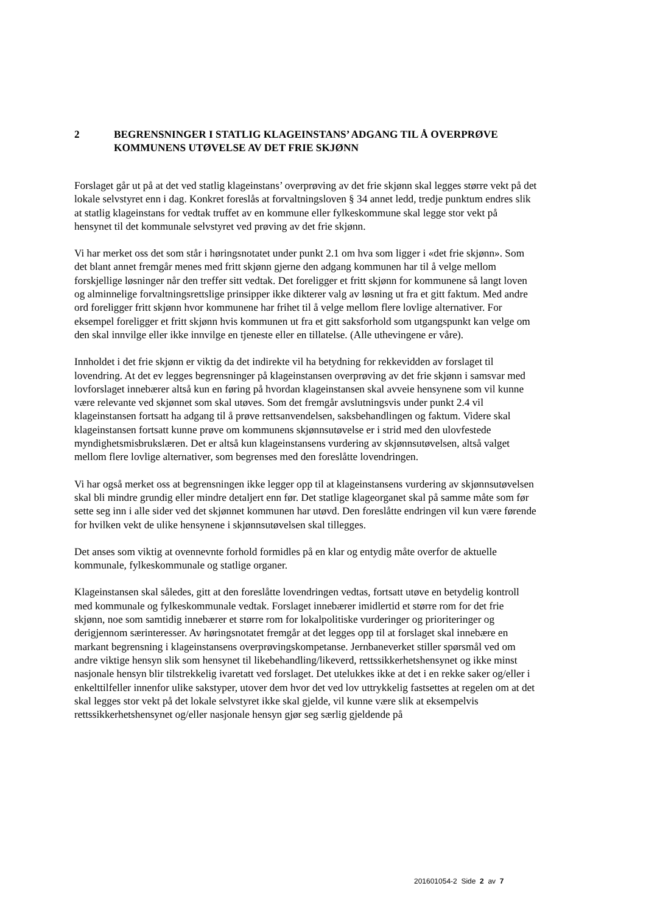2 BEGRENSNINGER I STATLIG KLAGEINSTANS’ ADGANG TIL Å OVERPRØVE KOMMUNENS UTØVELSE AV DET FRIE SKJØNN
Forslaget går ut på at det ved statlig klageinstans’ overprøving av det frie skjønn skal legges større vekt på det lokale selvstyret enn i dag. Konkret foreslås at forvaltningsloven § 34 annet ledd, tredje punktum endres slik at statlig klageinstans for vedtak truffet av en kommune eller fylkeskommune skal legge stor vekt på hensynet til det kommunale selvstyret ved prøving av det frie skjønn.
Vi har merket oss det som står i høringsnotatet under punkt 2.1 om hva som ligger i «det frie skjønn». Som det blant annet fremgår menes med fritt skjønn gjerne den adgang kommunen har til å velge mellom forskjellige løsninger når den treffer sitt vedtak. Det foreligger et fritt skjønn for kommunene så langt loven og alminnelige forvaltningsrettslige prinsipper ikke dikterer valg av løsning ut fra et gitt faktum. Med andre ord foreligger fritt skjønn hvor kommunene har frihet til å velge mellom flere lovlige alternativer. For eksempel foreligger et fritt skjønn hvis kommunen ut fra et gitt saksforhold som utgangspunkt kan velge om den skal innvilge eller ikke innvilge en tjeneste eller en tillatelse. (Alle uthevingene er våre).
Innholdet i det frie skjønn er viktig da det indirekte vil ha betydning for rekkevidden av forslaget til lovendring. At det ev legges begrensninger på klageinstansen overprøving av det frie skjønn i samsvar med lovforslaget innebærer altså kun en føring på hvordan klageinstansen skal avveie hensynene som vil kunne være relevante ved skjønnet som skal utøves. Som det fremgår avslutningsvis under punkt 2.4 vil klageinstansen fortsatt ha adgang til å prøve rettsanvendelsen, saksbehandlingen og faktum. Videre skal klageinstansen fortsatt kunne prøve om kommunens skjønnsutøvelse er i strid med den ulovfestede myndighetsmisbrukslæren. Det er altså kun klageinstansens vurdering av skjønnsutøvelsen, altså valget mellom flere lovlige alternativer, som begrenses med den foreslåtte lovendringen.
Vi har også merket oss at begrensningen ikke legger opp til at klageinstansens vurdering av skjønnsutøvelsen skal bli mindre grundig eller mindre detaljert enn før. Det statlige klageorganet skal på samme måte som før sette seg inn i alle sider ved det skjønnet kommunen har utøvd. Den foreslåtte endringen vil kun være førende for hvilken vekt de ulike hensynene i skjønnsutøvelsen skal tillegges.
Det anses som viktig at ovennevnte forhold formidles på en klar og entydig måte overfor de aktuelle kommunale, fylkeskommunale og statlige organer.
Klageinstansen skal således, gitt at den foreslåtte lovendringen vedtas, fortsatt utøve en betydelig kontroll med kommunale og fylkeskommunale vedtak. Forslaget innebærer imidlertid et større rom for det frie skjønn, noe som samtidig innebærer et større rom for lokalpolitiske vurderinger og prioriteringer og derigjennom særinteresser. Av høringsnotatet fremgår at det legges opp til at forslaget skal innebære en markant begrensning i klageinstansens overprøvingskompetanse. Jernbaneverket stiller spørsmål ved om andre viktige hensyn slik som hensynet til likebehandling/likeverd, rettssikkerhetshensynet og ikke minst nasjonale hensyn blir tilstrekkelig ivaretatt ved forslaget. Det utelukkes ikke at det i en rekke saker og/eller i enkelttilfeller innenfor ulike sakstyper, utover dem hvor det ved lov uttrykkelig fastsettes at regelen om at det skal legges stor vekt på det lokale selvstyret ikke skal gjelde, vil kunne være slik at eksempelvis rettssikkerhetshensynet og/eller nasjonale hensyn gjør seg særlig gjeldende på
201601054-2 Side 2 av 7